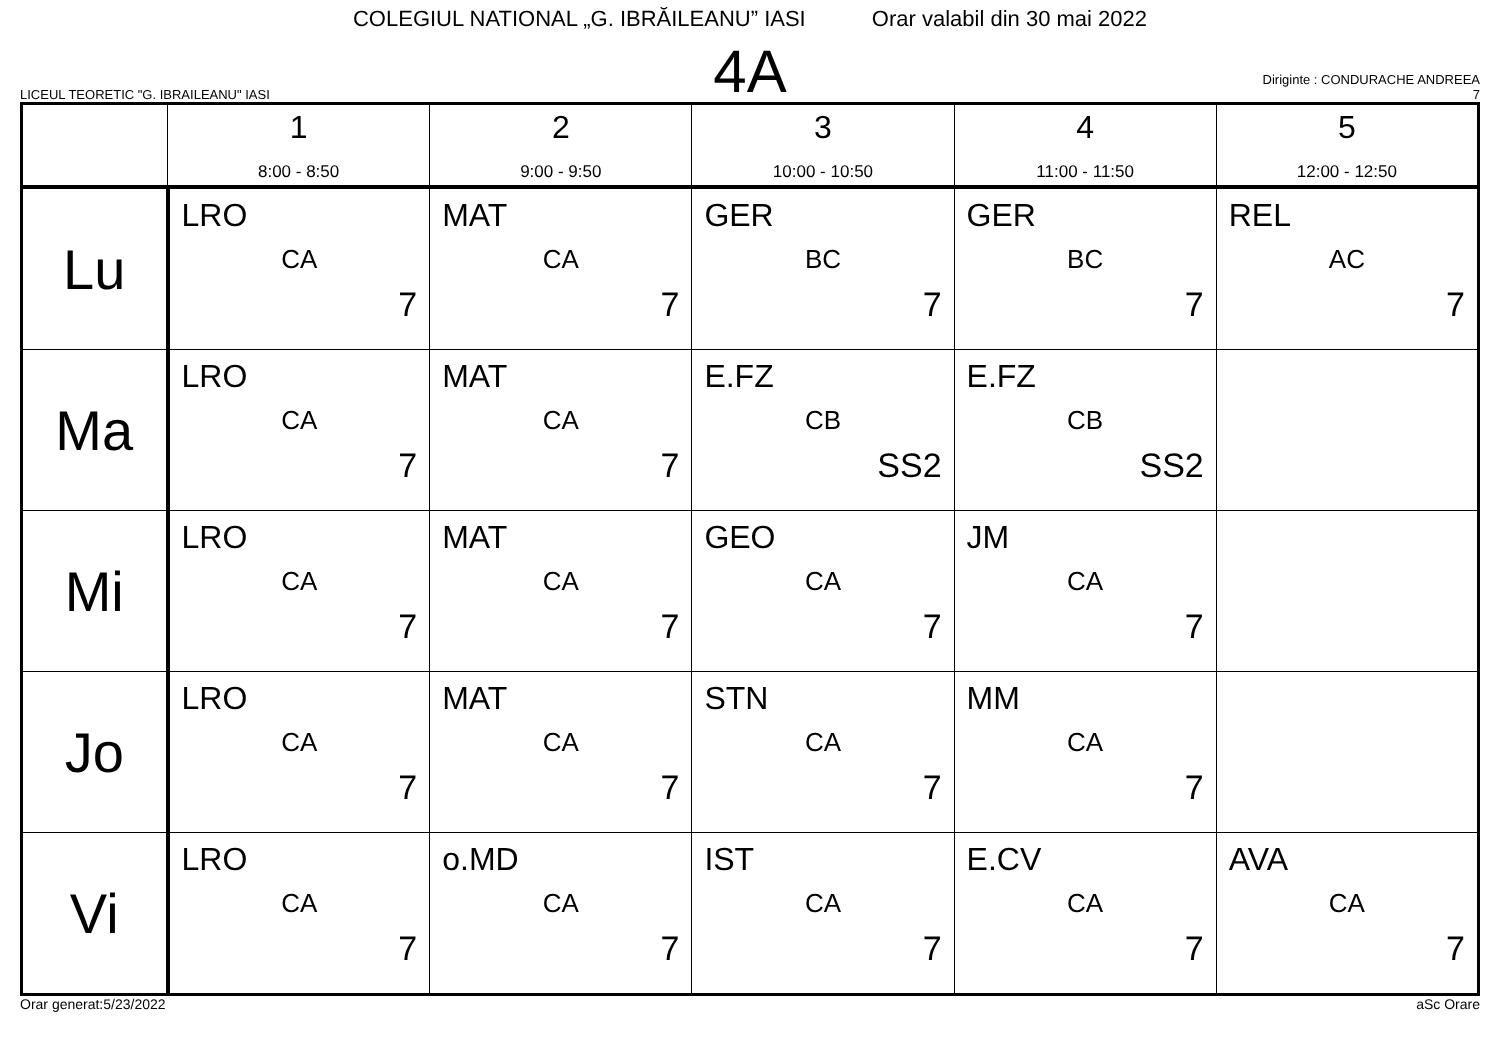COLEGIUL NATIONAL „G. IBRĂILEANU” IASI Orar valabil din 30 mai 2022
LICEUL TEORETIC "G. IBRAILEANU" IASI
4A
Diriginte : CONDURACHE ANDREEA
7
| | 1 8:00 - 8:50 | 2 9:00 - 9:50 | 3 10:00 - 10:50 | 4 11:00 - 11:50 | 5 12:00 - 12:50 |
| --- | --- | --- | --- | --- | --- |
| Lu | LRO CA 7 | MAT CA 7 | GER BC 7 | GER BC 7 | REL AC 7 |
| Ma | LRO CA 7 | MAT CA 7 | E.FZ CB SS2 | E.FZ CB SS2 | |
| Mi | LRO CA 7 | MAT CA 7 | GEO CA 7 | JM CA 7 | |
| Jo | LRO CA 7 | MAT CA 7 | STN CA 7 | MM CA 7 | |
| Vi | LRO CA 7 | o.MD CA 7 | IST CA 7 | E.CV CA 7 | AVA CA 7 |
Orar generat:5/23/2022 aSc Orare